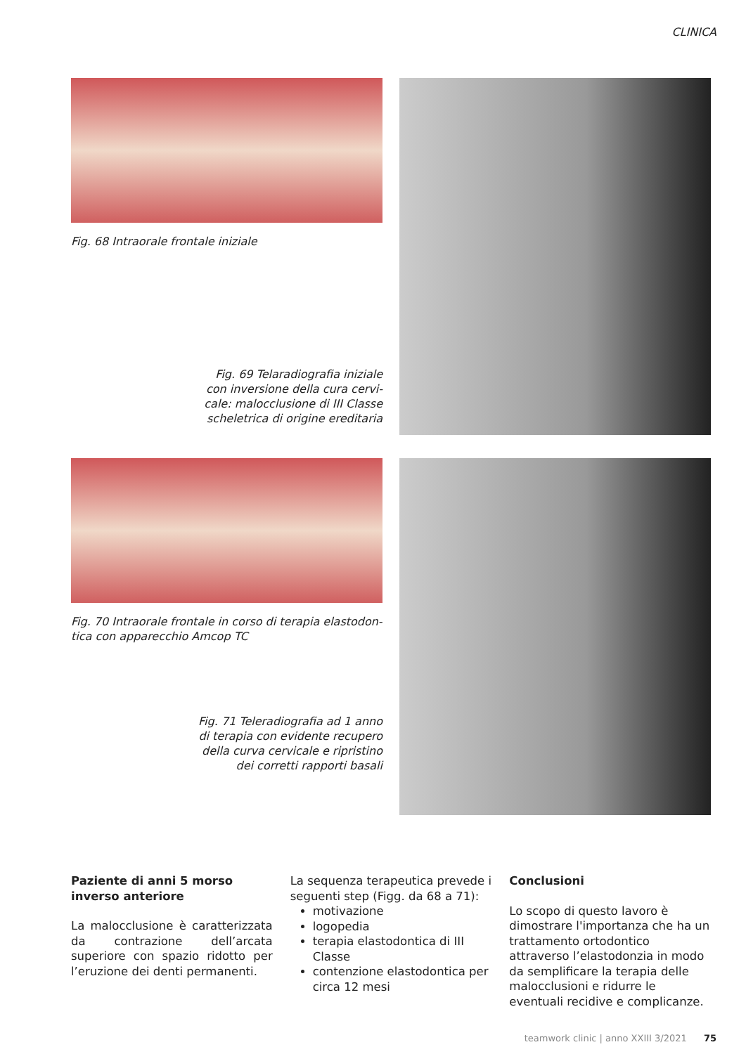CLINICA
Fig. 68 Intraorale frontale iniziale
Fig. 69 Telaradiografia iniziale
con inversione della cura cervi-
cale: malocclusione di III Classe
scheletrica di origine ereditaria
Fig. 70 Intraorale frontale in corso di terapia elastodon-
tica con apparecchio Amcop TC
Fig. 71 Teleradiografia ad 1 anno
di terapia con evidente recupero
della curva cervicale e ripristino
dei corretti rapporti basali
Paziente di anni 5 morso inverso anteriore
La malocclusione è caratterizzata da contrazione dell’arcata superiore con spazio ridotto per l’eruzione dei denti permanenti.
La sequenza terapeutica prevede i seguenti step (Figg. da 68 a 71):
motivazione
logopedia
terapia elastodontica di III Classe
contenzione elastodontica per circa 12 mesi
Conclusioni
Lo scopo di questo lavoro è dimostrare l'importanza che ha un trattamento ortodontico attraverso l’elastodonzia in modo da semplificare la terapia delle malocclusioni e ridurre le eventuali recidive e complicanze.
teamwork clinic | anno XXIII 3/2021 75